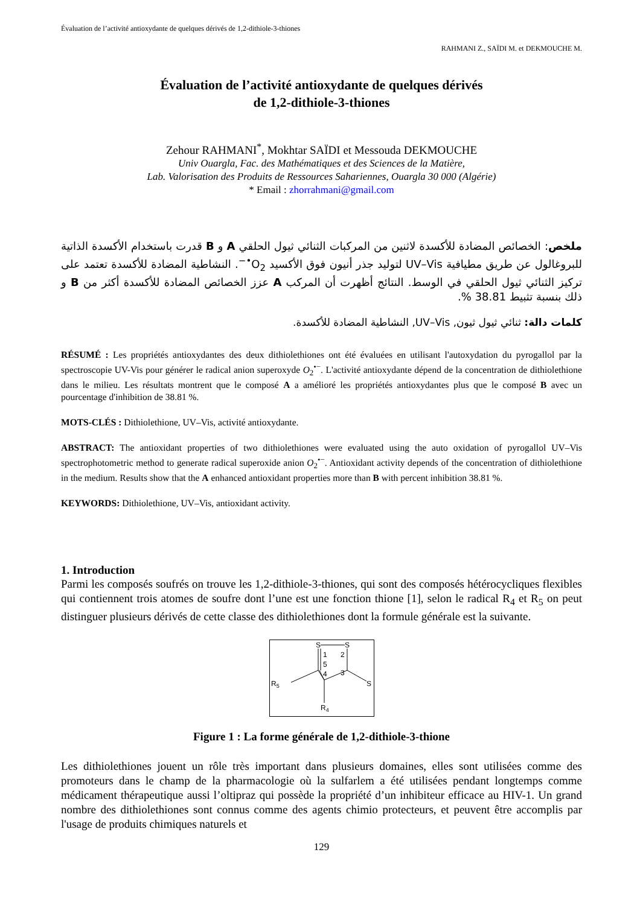Évaluation de l’activité antioxydante de quelques dérivés de 1,2-dithiole-3-thiones
RAHMANI Z., SAÏDI M. et DEKMOUCHE M.
Évaluation de l’activité antioxydante de quelques dérivés
de 1,2-dithiole-3-thiones
Zehour RAHMANI<sup>*</sup>, Mokhtar SAÏDI et Messouda DEKMOUCHE
Univ Ouargla, Fac. des Mathématiques et des Sciences de la Matière,
Lab. Valorisation des Produits de Ressources Sahariennes, Ouargla 30 000 (Algérie)
* Email : zhorrahmani@gmail.com
ملخص: الخصائص المضادة للأكسدة لاثنين من المركبات الثنائي ثيول الحلقي A و B قدرت باستخدام الأكسدة الذاتية للبروغالول عن طريق مطيافية UV–Vis لتوليد جذر أنيون فوق الأكسيد O<sub>2</sub><sup>•−</sup>. النشاطية المضادة للأكسدة تعتمد على تركيز الثنائي ثيول الحلقي في الوسط. النتائج أظهرت أن المركب A عزز الخصائص المضادة للأكسدة أكثر من B و ذلك بنسبة تثبيط 38.81 %.
كلمات دالة: ثنائي ثيول ثيون, UV–Vis, النشاطية المضادة للأكسدة.
RÉSUMÉ : Les propriétés antioxydantes des deux dithiolethiones ont été évaluées en utilisant l'autoxydation du pyrogallol par la spectroscopie UV-Vis pour générer le radical anion superoxyde O<sub>2</sub><sup>•−</sup>. L'activité antioxydante dépend de la concentration de dithiolethione dans le milieu. Les résultats montrent que le composé A a amélioré les propriétés antioxydantes plus que le composé B avec un pourcentage d'inhibition de 38.81 %.
MOTS-CLÉS : Dithiolethione, UV–Vis, activité antioxydante.
ABSTRACT: The antioxidant properties of two dithiolethiones were evaluated using the auto oxidation of pyrogallol UV–Vis spectrophotometric method to generate radical superoxide anion O<sub>2</sub><sup>•−</sup>. Antioxidant activity depends of the concentration of dithiolethione in the medium. Results show that the A enhanced antioxidant properties more than B with percent inhibition 38.81 %.
KEYWORDS: Dithiolethione, UV–Vis, antioxidant activity.
1. Introduction
Parmi les composés soufrés on trouve les 1,2-dithiole-3-thiones, qui sont des composés hétérocycliques flexibles qui contiennent trois atomes de soufre dont l’une est une fonction thione [1], selon le radical R<sub>4</sub> et R<sub>5</sub> on peut distinguer plusieurs dérivés de cette classe des dithiolethiones dont la formule générale est la suivante.
S
S
1
2
5
3
4
R5
S
R4
Figure 1 : La forme générale de 1,2-dithiole-3-thione
Les dithiolethiones jouent un rôle très important dans plusieurs domaines, elles sont utilisées comme des promoteurs dans le champ de la pharmacologie où la sulfarlem a été utilisées pendant longtemps comme médicament thérapeutique aussi l’oltipraz qui possède la propriété d’un inhibiteur efficace au HIV-1. Un grand nombre des dithiolethiones sont connus comme des agents chimio protecteurs, et peuvent être accomplis par l'usage de produits chimiques naturels et
129